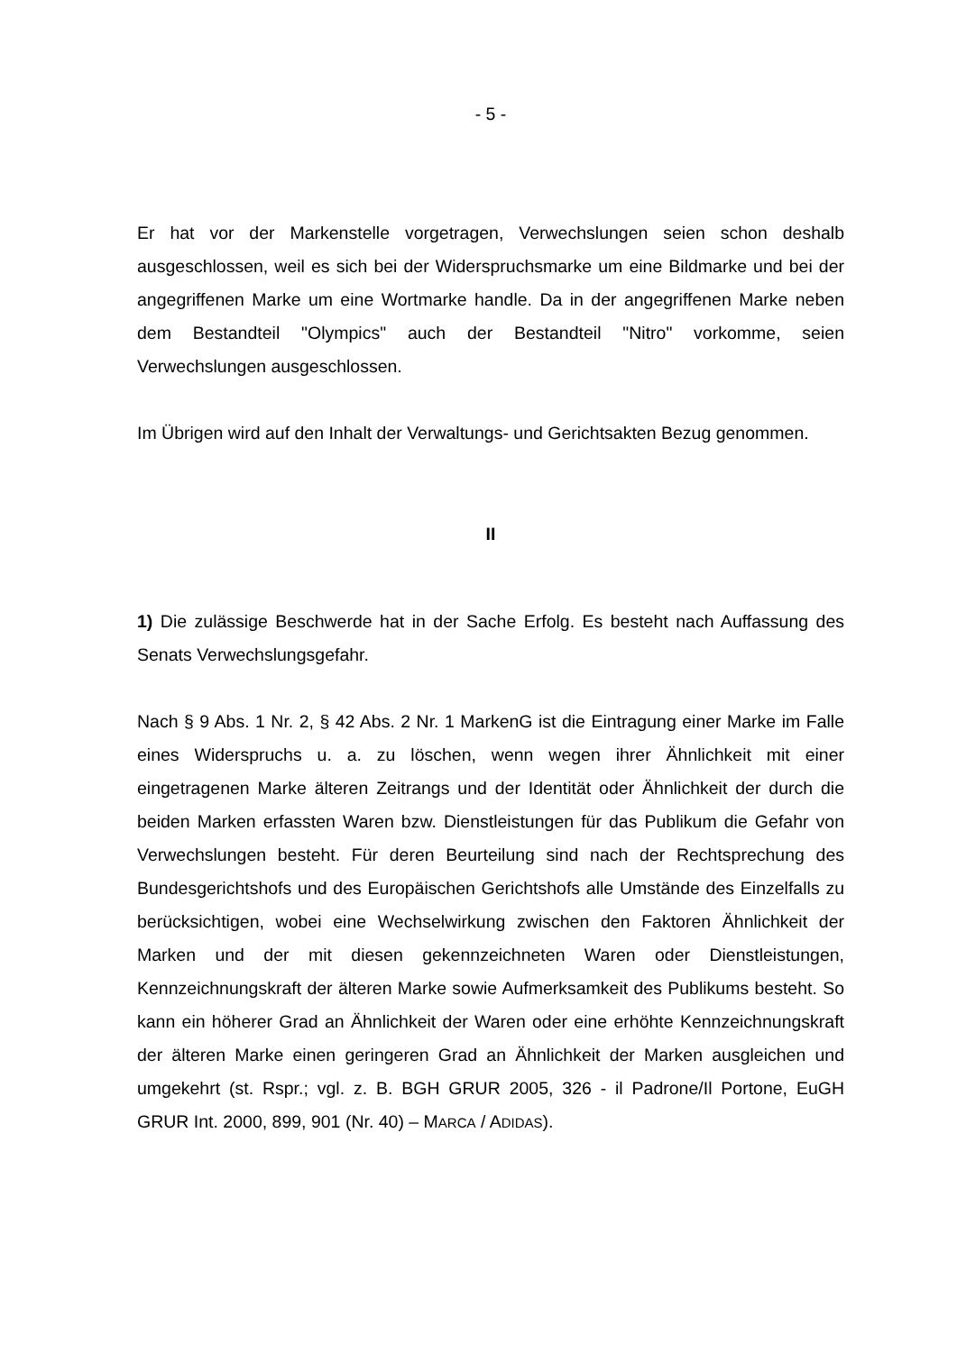- 5 -
Er hat vor der Markenstelle vorgetragen, Verwechslungen seien schon deshalb ausgeschlossen, weil es sich bei der Widerspruchsmarke um eine Bildmarke und bei der angegriffenen Marke um eine Wortmarke handle. Da in der angegriffenen Marke neben dem Bestandteil "Olympics" auch der Bestandteil "Nitro" vorkomme, seien Verwechslungen ausgeschlossen.
Im Übrigen wird auf den Inhalt der Verwaltungs- und Gerichtsakten Bezug genommen.
II
1) Die zulässige Beschwerde hat in der Sache Erfolg. Es besteht nach Auffassung des Senats Verwechslungsgefahr.
Nach § 9 Abs. 1 Nr. 2, § 42 Abs. 2 Nr. 1 MarkenG ist die Eintragung einer Marke im Falle eines Widerspruchs u. a. zu löschen, wenn wegen ihrer Ähnlichkeit mit einer eingetragenen Marke älteren Zeitrangs und der Identität oder Ähnlichkeit der durch die beiden Marken erfassten Waren bzw. Dienstleistungen für das Publikum die Gefahr von Verwechslungen besteht. Für deren Beurteilung sind nach der Rechtsprechung des Bundesgerichtshofs und des Europäischen Gerichtshofs alle Umstände des Einzelfalls zu berücksichtigen, wobei eine Wechselwirkung zwischen den Faktoren Ähnlichkeit der Marken und der mit diesen gekennzeichneten Waren oder Dienstleistungen, Kennzeichnungskraft der älteren Marke sowie Aufmerksamkeit des Publikums besteht. So kann ein höherer Grad an Ähnlichkeit der Waren oder eine erhöhte Kennzeichnungskraft der älteren Marke einen geringeren Grad an Ähnlichkeit der Marken ausgleichen und umgekehrt (st. Rspr.; vgl. z. B. BGH GRUR 2005, 326 - il Padrone/Il Portone, EuGH GRUR Int. 2000, 899, 901 (Nr. 40) – MARCA / ADIDAS).